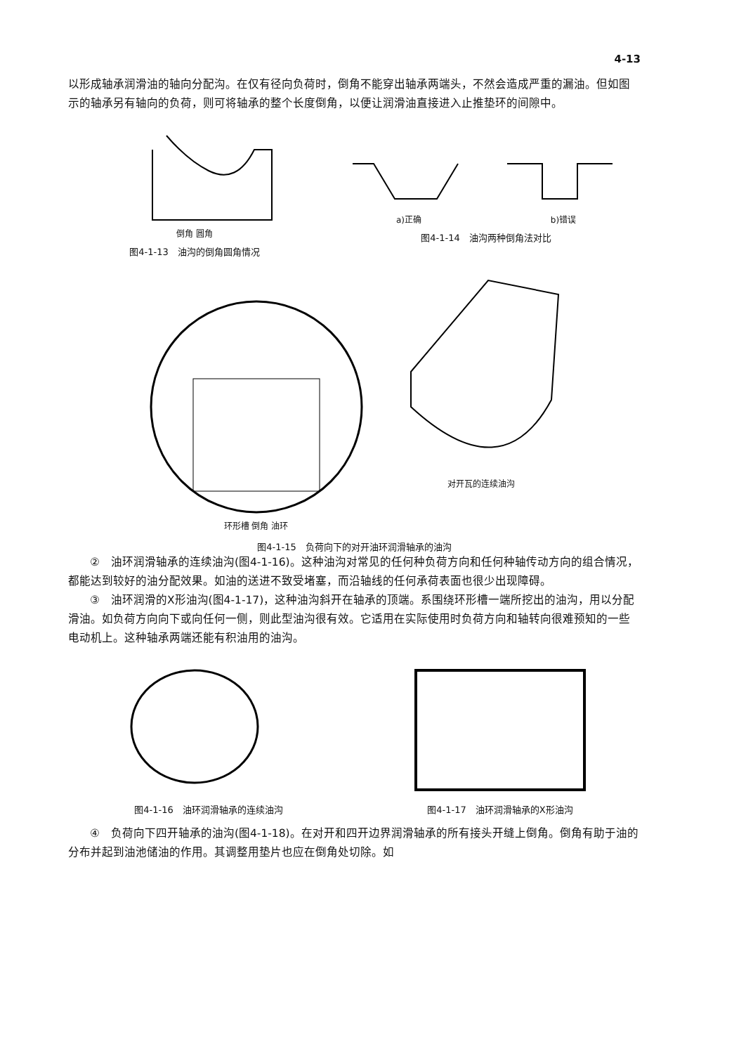4-13
以形成轴承润滑油的轴向分配沟。在仅有径向负荷时，倒角不能穿出轴承两端头，不然会造成严重的漏油。但如图示的轴承另有轴向的负荷，则可将轴承的整个长度倒角，以便让润滑油直接进入止推垫环的间隙中。
倒角 圆角
图4-1-13　油沟的倒角圆角情况
a)正确 b)错误
图4-1-14　油沟两种倒角法对比
环形槽 倒角 油环 对开瓦的连续油沟
图4-1-15　负荷向下的对开油环润滑轴承的油沟
②　油环润滑轴承的连续油沟(图4-1-16)。这种油沟对常见的任何种负荷方向和任何种轴传动方向的组合情况，都能达到较好的油分配效果。如油的送进不致受堵塞，而沿轴线的任何承荷表面也很少出现障碍。
③　油环润滑的X形油沟(图4-1-17)，这种油沟斜开在轴承的顶端。系围绕环形槽一端所挖出的油沟，用以分配滑油。如负荷方向向下或向任何一侧，则此型油沟很有效。它适用在实际使用时负荷方向和轴转向很难预知的一些电动机上。这种轴承两端还能有积油用的油沟。
图4-1-16　油环润滑轴承的连续油沟 图4-1-17　油环润滑轴承的X形油沟
④　负荷向下四开轴承的油沟(图4-1-18)。在对开和四开边界润滑轴承的所有接头开缝上倒角。倒角有助于油的分布并起到油池储油的作用。其调整用垫片也应在倒角处切除。如